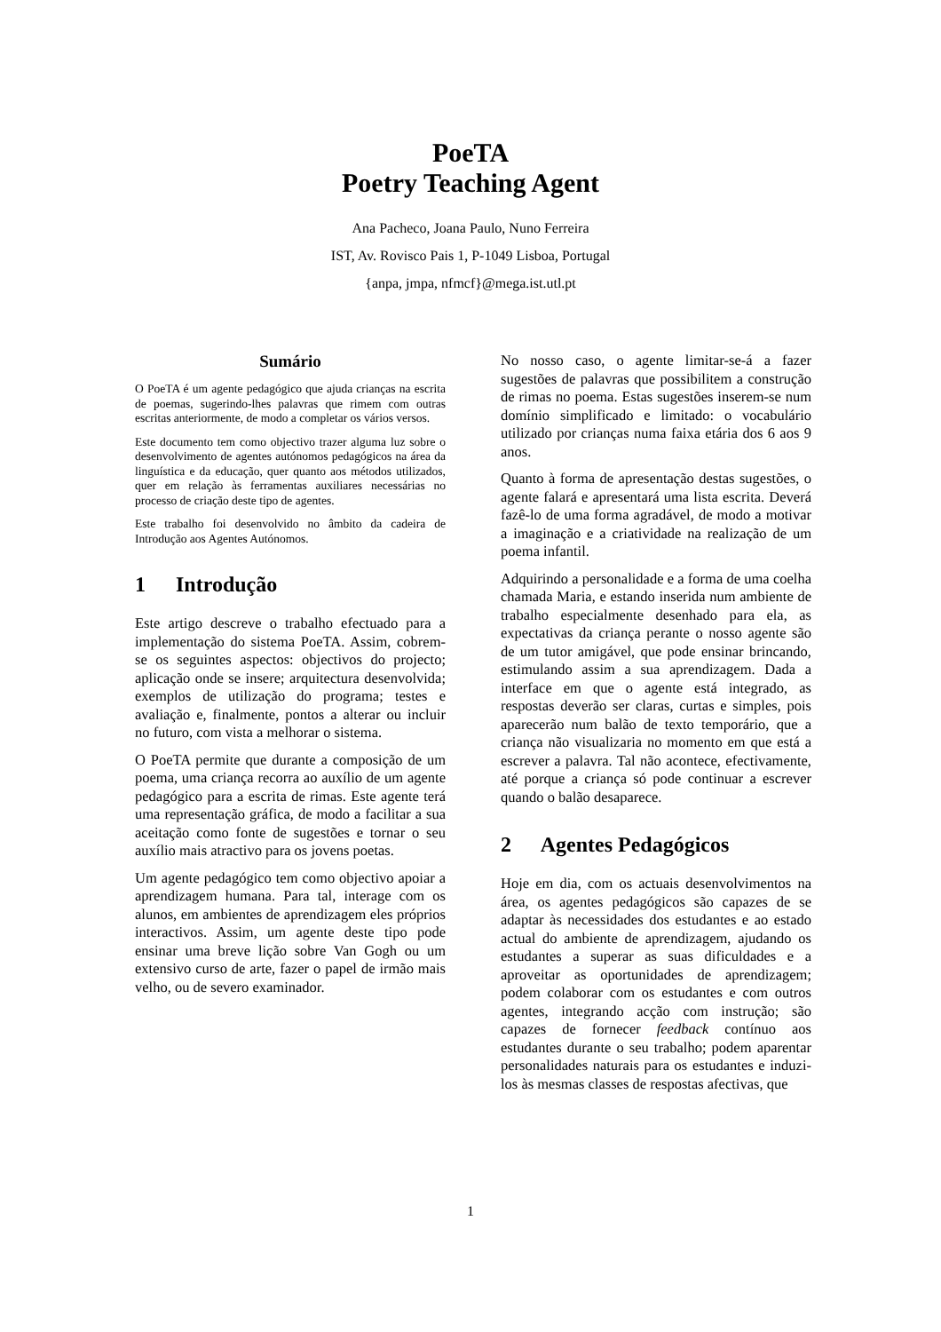PoeTA
Poetry Teaching Agent
Ana Pacheco, Joana Paulo, Nuno Ferreira
IST, Av. Rovisco Pais 1, P-1049 Lisboa, Portugal
{anpa, jmpa, nfmcf}@mega.ist.utl.pt
Sumário
O PoeTA é um agente pedagógico que ajuda crianças na escrita de poemas, sugerindo-lhes palavras que rimem com outras escritas anteriormente, de modo a completar os vários versos.
Este documento tem como objectivo trazer alguma luz sobre o desenvolvimento de agentes autónomos pedagógicos na área da linguística e da educação, quer quanto aos métodos utilizados, quer em relação às ferramentas auxiliares necessárias no processo de criação deste tipo de agentes.
Este trabalho foi desenvolvido no âmbito da cadeira de Introdução aos Agentes Autónomos.
1 Introdução
Este artigo descreve o trabalho efectuado para a implementação do sistema PoeTA. Assim, cobrem-se os seguintes aspectos: objectivos do projecto; aplicação onde se insere; arquitectura desenvolvida; exemplos de utilização do programa; testes e avaliação e, finalmente, pontos a alterar ou incluir no futuro, com vista a melhorar o sistema.
O PoeTA permite que durante a composição de um poema, uma criança recorra ao auxílio de um agente pedagógico para a escrita de rimas. Este agente terá uma representação gráfica, de modo a facilitar a sua aceitação como fonte de sugestões e tornar o seu auxílio mais atractivo para os jovens poetas.
Um agente pedagógico tem como objectivo apoiar a aprendizagem humana. Para tal, interage com os alunos, em ambientes de aprendizagem eles próprios interactivos. Assim, um agente deste tipo pode ensinar uma breve lição sobre Van Gogh ou um extensivo curso de arte, fazer o papel de irmão mais velho, ou de severo examinador.
No nosso caso, o agente limitar-se-á a fazer sugestões de palavras que possibilitem a construção de rimas no poema. Estas sugestões inserem-se num domínio simplificado e limitado: o vocabulário utilizado por crianças numa faixa etária dos 6 aos 9 anos.
Quanto à forma de apresentação destas sugestões, o agente falará e apresentará uma lista escrita. Deverá fazê-lo de uma forma agradável, de modo a motivar a imaginação e a criatividade na realização de um poema infantil.
Adquirindo a personalidade e a forma de uma coelha chamada Maria, e estando inserida num ambiente de trabalho especialmente desenhado para ela, as expectativas da criança perante o nosso agente são de um tutor amigável, que pode ensinar brincando, estimulando assim a sua aprendizagem. Dada a interface em que o agente está integrado, as respostas deverão ser claras, curtas e simples, pois aparecerão num balão de texto temporário, que a criança não visualizaria no momento em que está a escrever a palavra. Tal não acontece, efectivamente, até porque a criança só pode continuar a escrever quando o balão desaparece.
2 Agentes Pedagógicos
Hoje em dia, com os actuais desenvolvimentos na área, os agentes pedagógicos são capazes de se adaptar às necessidades dos estudantes e ao estado actual do ambiente de aprendizagem, ajudando os estudantes a superar as suas dificuldades e a aproveitar as oportunidades de aprendizagem; podem colaborar com os estudantes e com outros agentes, integrando acção com instrução; são capazes de fornecer feedback contínuo aos estudantes durante o seu trabalho; podem aparentar personalidades naturais para os estudantes e induzi-los às mesmas classes de respostas afectivas, que
1